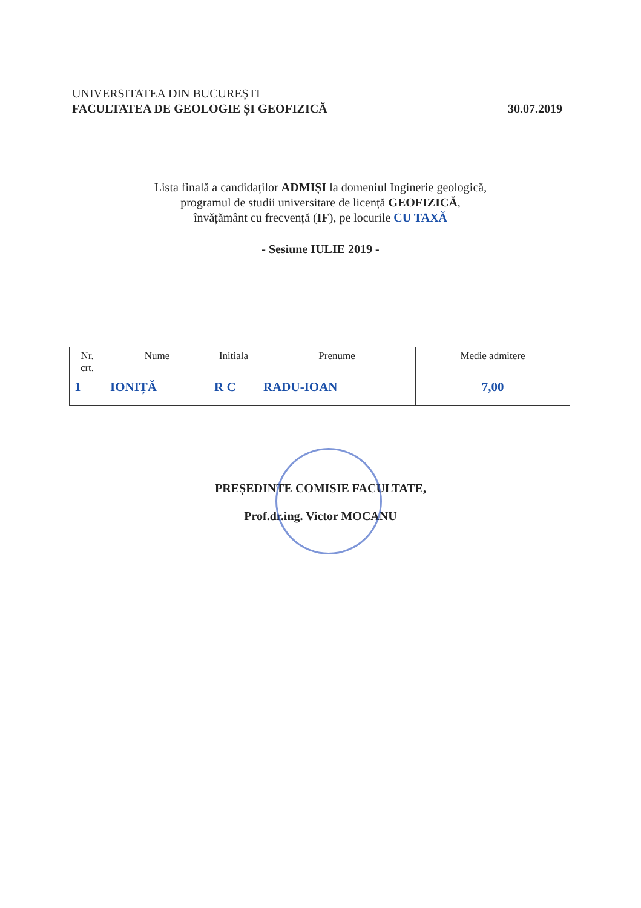UNIVERSITATEA DIN BUCUREȘTI
FACULTATEA DE GEOLOGIE ȘI GEOFIZICĂ 30.07.2019
Lista finală a candidaților ADMIȘI la domeniul Inginerie geologică,
programul de studii universitare de licență GEOFIZICĂ,
învățământ cu frecvență (IF), pe locurile CU TAXĂ
- Sesiune IULIE 2019 -
| Nr. crt. | Nume | Initiala | Prenume | Medie admitere |
| --- | --- | --- | --- | --- |
| 1 | IONIȚĂ | R C | RADU-IOAN | 7,00 |
PREȘEDINTE COMISIE FACULTATE,
Prof.dr.ing. Victor MOCANU